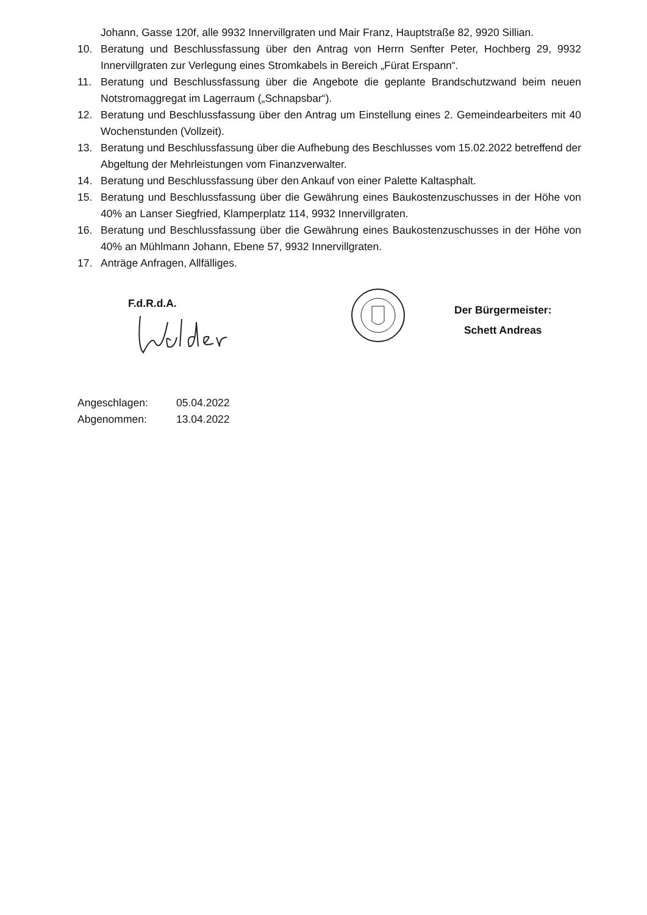Johann, Gasse 120f, alle 9932 Innervillgraten und Mair Franz, Hauptstraße 82, 9920 Sillian.
10. Beratung und Beschlussfassung über den Antrag von Herrn Senfter Peter, Hochberg 29, 9932 Innervillgraten zur Verlegung eines Stromkabels in Bereich „Fürat Erspann“.
11. Beratung und Beschlussfassung über die Angebote die geplante Brandschutzwand beim neuen Notstromaggregat im Lagerraum („Schnapsbar“).
12. Beratung und Beschlussfassung über den Antrag um Einstellung eines 2. Gemeindearbeiters mit 40 Wochenstunden (Vollzeit).
13. Beratung und Beschlussfassung über die Aufhebung des Beschlusses vom 15.02.2022 betreffend der Abgeltung der Mehrleistungen vom Finanzverwalter.
14. Beratung und Beschlussfassung über den Ankauf von einer Palette Kaltasphalt.
15. Beratung und Beschlussfassung über die Gewährung eines Baukostenzuschusses in der Höhe von 40% an Lanser Siegfried, Klamperplatz 114, 9932 Innervillgraten.
16. Beratung und Beschlussfassung über die Gewährung eines Baukostenzuschusses in der Höhe von 40% an Mühlmann Johann, Ebene 57, 9932 Innervillgraten.
17. Anträge Anfragen, Allfälliges.
F.d.R.d.A.
Der Bürgermeister:
Schett Andreas
Angeschlagen: 05.04.2022
Abgenommen: 13.04.2022